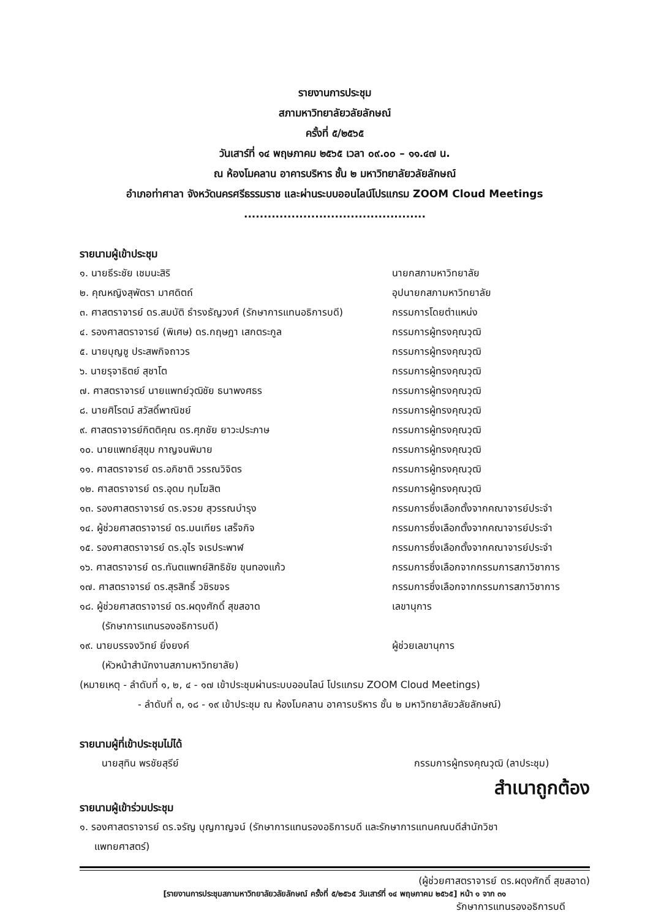รายงานการประชุม
สภามหาวิทยาลัยวลัยลักษณ์
ครั้งที่ ๕/๒๕๖๕
วันเสาร์ที่ ๑๔ พฤษภาคม ๒๕๖๕ เวลา ๐๙.๐๐ – ๑๑.๔๗ น.
ณ ห้องโมคลาน อาคารบริหาร ชั้น ๒ มหาวิทยาลัยวลัยลักษณ์
อำเภอท่าศาลา จังหวัดนครศรีธรรมราช และผ่านระบบออนไลน์โปรแกรม ZOOM Cloud Meetings
..............................................
รายนามผู้เข้าประชุม
๑. นายธีระชัย เชมนะสิริ นายกสภามหาวิทยาลัย
๒. คุณหญิงสุพัตรา มาศดิตถ์ อุปนายกสภามหาวิทยาลัย
๓. ศาสตราจารย์ ดร.สมบัติ ธำรงธัญวงศ์ (รักษาการแทนอธิการบดี)
กรรมการโดยตำแหน่ง
๔. รองศาสตราจารย์ (พิเศษ) ดร.กฤษฎา เสกตระกูล กรรมการผู้ทรงคุณวุฒิ
๕. นายบุญชู ประสพกิจถาวร กรรมการผู้ทรงคุณวุฒิ
๖. นายรุจาธิตย์ สุชาโต กรรมการผู้ทรงคุณวุฒิ
๗. ศาสตราจารย์ นายแพทย์วุฒิชัย ธนาพงศธร กรรมการผู้ทรงคุณวุฒิ
๘. นายศิโรตม์ สวัสดิ์พาณิชย์ กรรมการผู้ทรงคุณวุฒิ
๙. ศาสตราจารย์กิตติคุณ ดร.ศุภชัย ยาวะประภาษ กรรมการผู้ทรงคุณวุฒิ
๑๐. นายแพทย์สุขุม กาญจนพิมาย กรรมการผู้ทรงคุณวุฒิ
๑๑. ศาสตราจารย์ ดร.อภิชาติ วรรณวิจิตร กรรมการผู้ทรงคุณวุฒิ
๑๒. ศาสตราจารย์ ดร.อุดม ทุมโฆสิต กรรมการผู้ทรงคุณวุฒิ
๑๓. รองศาสตราจารย์ ดร.จรวย สุวรรณบำรุง กรรมการซึ่งเลือกตั้งจากคณาจารย์ประจำ
๑๔. ผู้ช่วยศาสตราจารย์ ดร.มนเทียร เสร็จกิจ กรรมการซึ่งเลือกตั้งจากคณาจารย์ประจำ
๑๕. รองศาสตราจารย์ ดร.อุไร จเรประพาฬ กรรมการซึ่งเลือกตั้งจากคณาจารย์ประจำ
๑๖. ศาสตราจารย์ ดร.ทันตแพทย์สิทธิชัย ขุนทองแก้ว กรรมการซึ่งเลือกจากกรรมการสภาวิชาการ
๑๗. ศาสตราจารย์ ดร.สุรสิทธิ์ วชิรขจร กรรมการซึ่งเลือกจากกรรมการสภาวิชาการ
๑๘. ผู้ช่วยศาสตราจารย์ ดร.ผดุงศักดิ์ สุขสอาด
(รักษาการแทนรองอธิการบดี)
เลขานุการ
๑๙. นายบรรจงวิทย์ ยิ่งยงค์
(หัวหน้าสำนักงานสภามหาวิทยาลัย)
ผู้ช่วยเลขานุการ
(หมายเหตุ - ลำดับที่ ๑, ๒, ๔ - ๑๗ เข้าประชุมผ่านระบบออนไลน์ โปรแกรม ZOOM Cloud Meetings)
- ลำดับที่ ๓, ๑๘ - ๑๙ เข้าประชุม ณ ห้องโมคลาน อาคารบริหาร ชั้น ๒ มหาวิทยาลัยวลัยลักษณ์)
รายนามผู้ที่เข้าประชุมไม่ได้
นายสุทิน พรชัยสุรีย์ กรรมการผู้ทรงคุณวุฒิ (ลาประชุม)
สำเนาถูกต้อง
รายนามผู้เข้าร่วมประชุม
๑. รองศาสตราจารย์ ดร.จรัญ บุญกาญจน์ (รักษาการแทนรองอธิการบดี และรักษาการแทนคณบดีสำนักวิชา
แพทยศาสตร์)
(ผู้ช่วยศาสตราจารย์ ดร.ผดุงศักดิ์ สุขสอาด)
[รายงานการประชุมสภามหาวิทยาลัยวลัยลักษณ์ ครั้งที่ ๕/๒๕๖๕ วันเสาร์ที่ ๑๔ พฤษภาคม ๒๕๖๕] หน้า ๑ จาก ๓๑
รักษาการแทนรองอธิการบดี